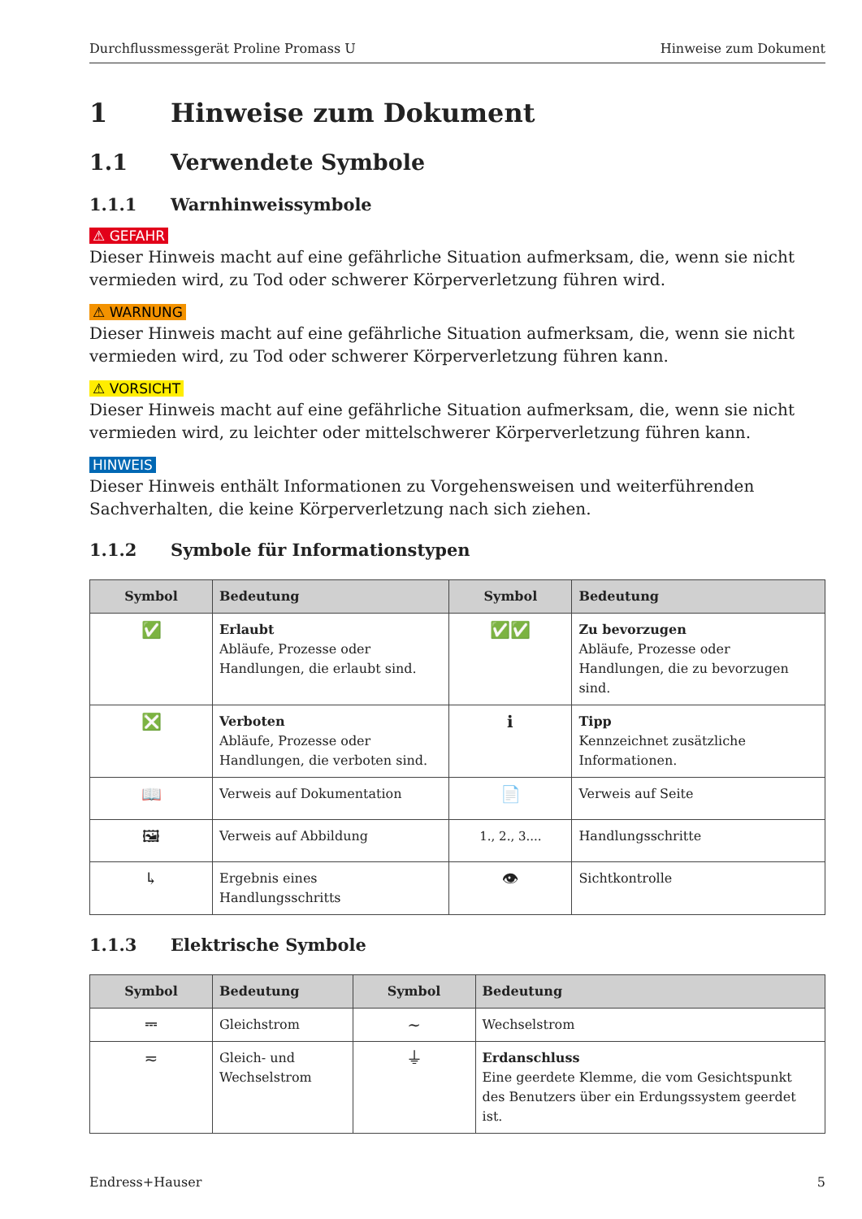Durchflussmessgerät Proline Promass U Hinweise zum Dokument
1 Hinweise zum Dokument
1.1 Verwendete Symbole
1.1.1 Warnhinweissymbole
⚠ GEFAHR
Dieser Hinweis macht auf eine gefährliche Situation aufmerksam, die, wenn sie nicht vermieden wird, zu Tod oder schwerer Körperverletzung führen wird.
⚠ WARNUNG
Dieser Hinweis macht auf eine gefährliche Situation aufmerksam, die, wenn sie nicht vermieden wird, zu Tod oder schwerer Körperverletzung führen kann.
⚠ VORSICHT
Dieser Hinweis macht auf eine gefährliche Situation aufmerksam, die, wenn sie nicht vermieden wird, zu leichter oder mittelschwerer Körperverletzung führen kann.
HINWEIS
Dieser Hinweis enthält Informationen zu Vorgehensweisen und weiterführenden Sachverhalten, die keine Körperverletzung nach sich ziehen.
1.1.2 Symbole für Informationstypen
| Symbol | Bedeutung | Symbol | Bedeutung |
| --- | --- | --- | --- |
| ✅ | Erlaubt Abläufe, Prozesse oder Handlungen, die erlaubt sind. | ✅✅ | Zu bevorzugen Abläufe, Prozesse oder Handlungen, die zu bevorzugen sind. |
| ❎ | Verboten Abläufe, Prozesse oder Handlungen, die verboten sind. | ℹ | Tipp Kennzeichnet zusätzliche Informationen. |
| 📖 | Verweis auf Dokumentation | 📄 | Verweis auf Seite |
| 🖼 | Verweis auf Abbildung | 1., 2., 3.... | Handlungsschritte |
| ↳ | Ergebnis eines Handlungsschritts | 👁 | Sichtkontrolle |
1.1.3 Elektrische Symbole
| Symbol | Bedeutung | Symbol | Bedeutung |
| --- | --- | --- | --- |
| ⎓ | Gleichstrom | ∼ | Wechselstrom |
| ≂ | Gleich- und Wechselstrom | ⏚ | Erdanschluss Eine geerdete Klemme, die vom Gesichtspunkt des Benutzers über ein Erdungssystem geerdet ist. |
Endress+Hauser 5